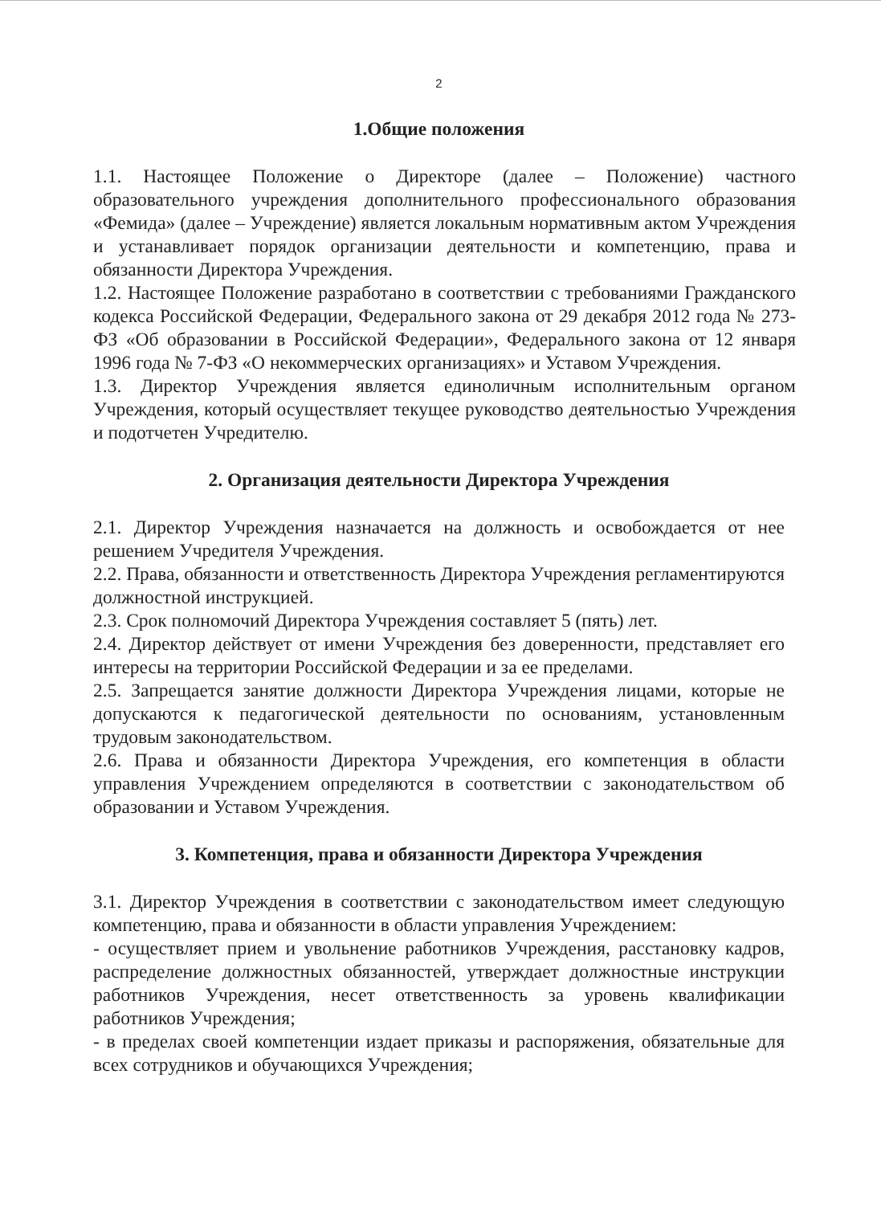2
1.Общие положения
1.1. Настоящее Положение о Директоре (далее – Положение) частного образовательного учреждения дополнительного профессионального образования «Фемида» (далее – Учреждение) является локальным нормативным актом Учреждения и устанавливает порядок организации деятельности и компетенцию, права и обязанности Директора Учреждения.
1.2. Настоящее Положение разработано в соответствии с требованиями Гражданского кодекса Российской Федерации, Федерального закона от 29 декабря 2012 года № 273-ФЗ «Об образовании в Российской Федерации», Федерального закона от 12 января 1996 года № 7-ФЗ «О некоммерческих организациях» и Уставом Учреждения.
1.3. Директор Учреждения является единоличным исполнительным органом Учреждения, который осуществляет текущее руководство деятельностью Учреждения и подотчетен Учредителю.
2. Организация деятельности Директора Учреждения
2.1. Директор Учреждения назначается на должность и освобождается от нее решением Учредителя Учреждения.
2.2. Права, обязанности и ответственность Директора Учреждения регламентируются должностной инструкцией.
2.3. Срок полномочий Директора Учреждения составляет 5 (пять) лет.
2.4. Директор действует от имени Учреждения без доверенности, представляет его интересы на территории Российской Федерации и за ее пределами.
2.5. Запрещается занятие должности Директора Учреждения лицами, которые не допускаются к педагогической деятельности по основаниям, установленным трудовым законодательством.
2.6. Права и обязанности Директора Учреждения, его компетенция в области управления Учреждением определяются в соответствии с законодательством об образовании и Уставом Учреждения.
3. Компетенция, права и обязанности Директора Учреждения
3.1. Директор Учреждения в соответствии с законодательством имеет следующую компетенцию, права и обязанности в области управления Учреждением:
- осуществляет прием и увольнение работников Учреждения, расстановку кадров, распределение должностных обязанностей, утверждает должностные инструкции работников Учреждения, несет ответственность за уровень квалификации работников Учреждения;
- в пределах своей компетенции издает приказы и распоряжения, обязательные для всех сотрудников и обучающихся Учреждения;